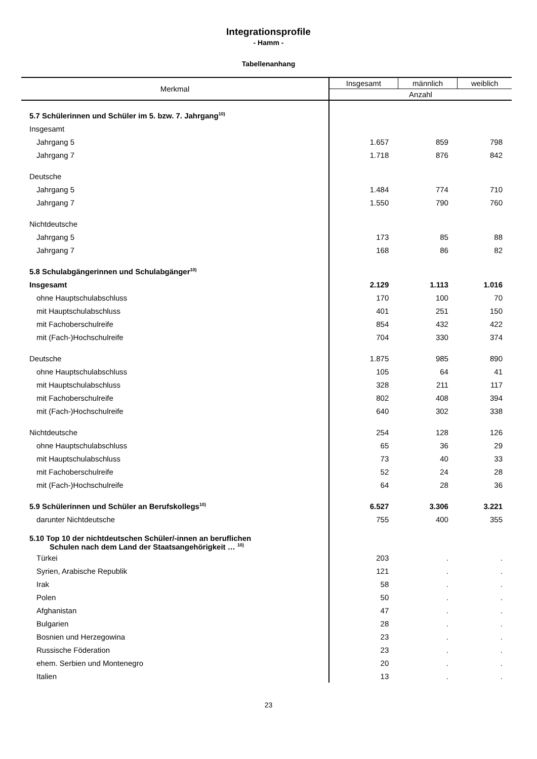Integrationsprofile
- Hamm -
Tabellenanhang
| Merkmal | Insgesamt | männlich | weiblich |
| --- | --- | --- | --- |
| | Anzahl | | |
| 5.7 Schülerinnen und Schüler im 5. bzw. 7. Jahrgang<sup>10)</sup> | | | |
| Insgesamt | | | |
| Jahrgang 5 | 1.657 | 859 | 798 |
| Jahrgang 7 | 1.718 | 876 | 842 |
| Deutsche | | | |
| Jahrgang 5 | 1.484 | 774 | 710 |
| Jahrgang 7 | 1.550 | 790 | 760 |
| Nichtdeutsche | | | |
| Jahrgang 5 | 173 | 85 | 88 |
| Jahrgang 7 | 168 | 86 | 82 |
| 5.8 Schulabgängerinnen und Schulabgänger<sup>10)</sup> | | | |
| Insgesamt | 2.129 | 1.113 | 1.016 |
| ohne Hauptschulabschluss | 170 | 100 | 70 |
| mit Hauptschulabschluss | 401 | 251 | 150 |
| mit Fachoberschulreife | 854 | 432 | 422 |
| mit (Fach-)Hochschulreife | 704 | 330 | 374 |
| Deutsche | 1.875 | 985 | 890 |
| ohne Hauptschulabschluss | 105 | 64 | 41 |
| mit Hauptschulabschluss | 328 | 211 | 117 |
| mit Fachoberschulreife | 802 | 408 | 394 |
| mit (Fach-)Hochschulreife | 640 | 302 | 338 |
| Nichtdeutsche | 254 | 128 | 126 |
| ohne Hauptschulabschluss | 65 | 36 | 29 |
| mit Hauptschulabschluss | 73 | 40 | 33 |
| mit Fachoberschulreife | 52 | 24 | 28 |
| mit (Fach-)Hochschulreife | 64 | 28 | 36 |
| 5.9 Schülerinnen und Schüler an Berufskollegs<sup>10)</sup> | 6.527 | 3.306 | 3.221 |
| darunter Nichtdeutsche | 755 | 400 | 355 |
| 5.10 Top 10 der nichtdeutschen Schüler/-innen an beruflichen Schulen nach dem Land der Staatsangehörigkeit … <sup>10)</sup> | | | |
| Türkei | 203 | . | . |
| Syrien, Arabische Republik | 121 | . | . |
| Irak | 58 | . | . |
| Polen | 50 | . | . |
| Afghanistan | 47 | . | . |
| Bulgarien | 28 | . | . |
| Bosnien und Herzegowina | 23 | . | . |
| Russische Föderation | 23 | . | . |
| ehem. Serbien und Montenegro | 20 | . | . |
| Italien | 13 | . | . |
23